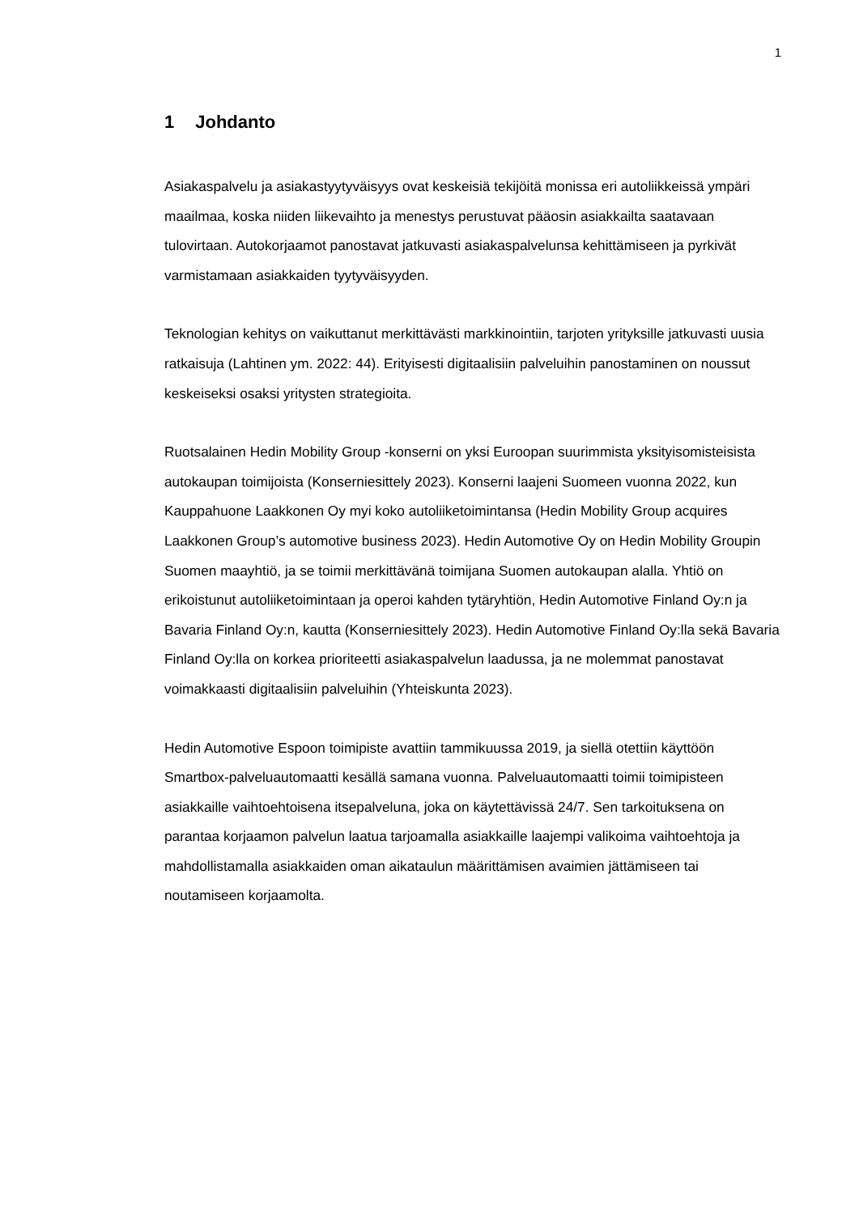1
1 Johdanto
Asiakaspalvelu ja asiakastyytyväisyys ovat keskeisiä tekijöitä monissa eri autoliikkeissä ympäri maailmaa, koska niiden liikevaihto ja menestys perustuvat pääosin asiakkailta saatavaan tulovirtaan. Autokorjaamot panostavat jatkuvasti asiakaspalvelunsa kehittämiseen ja pyrkivät varmistamaan asiakkaiden tyytyväisyyden.
Teknologian kehitys on vaikuttanut merkittävästi markkinointiin, tarjoten yrityksille jatkuvasti uusia ratkaisuja (Lahtinen ym. 2022: 44). Erityisesti digitaalisiin palveluihin panostaminen on noussut keskeiseksi osaksi yritysten strategioita.
Ruotsalainen Hedin Mobility Group -konserni on yksi Euroopan suurimmista yksityisomisteisista autokaupan toimijoista (Konserniesittely 2023). Konserni laajeni Suomeen vuonna 2022, kun Kauppahuone Laakkonen Oy myi koko autoliiketoimintansa (Hedin Mobility Group acquires Laakkonen Group’s automotive business 2023). Hedin Automotive Oy on Hedin Mobility Groupin Suomen maayhtiö, ja se toimii merkittävänä toimijana Suomen autokaupan alalla. Yhtiö on erikoistunut autoliiketoimintaan ja operoi kahden tytäryhtiön, Hedin Automotive Finland Oy:n ja Bavaria Finland Oy:n, kautta (Konserniesittely 2023). Hedin Automotive Finland Oy:lla sekä Bavaria Finland Oy:lla on korkea prioriteetti asiakaspalvelun laadussa, ja ne molemmat panostavat voimakkaasti digitaalisiin palveluihin (Yhteiskunta 2023).
Hedin Automotive Espoon toimipiste avattiin tammikuussa 2019, ja siellä otettiin käyttöön Smartbox-palveluautomaatti kesällä samana vuonna. Palveluautomaatti toimii toimipisteen asiakkaille vaihtoehtoisena itsepalveluna, joka on käytettävissä 24/7. Sen tarkoituksena on parantaa korjaamon palvelun laatua tarjoamalla asiakkaille laajempi valikoima vaihtoehtoja ja mahdollistamalla asiakkaiden oman aikataulun määrittämisen avaimien jättämiseen tai noutamiseen korjaamolta.